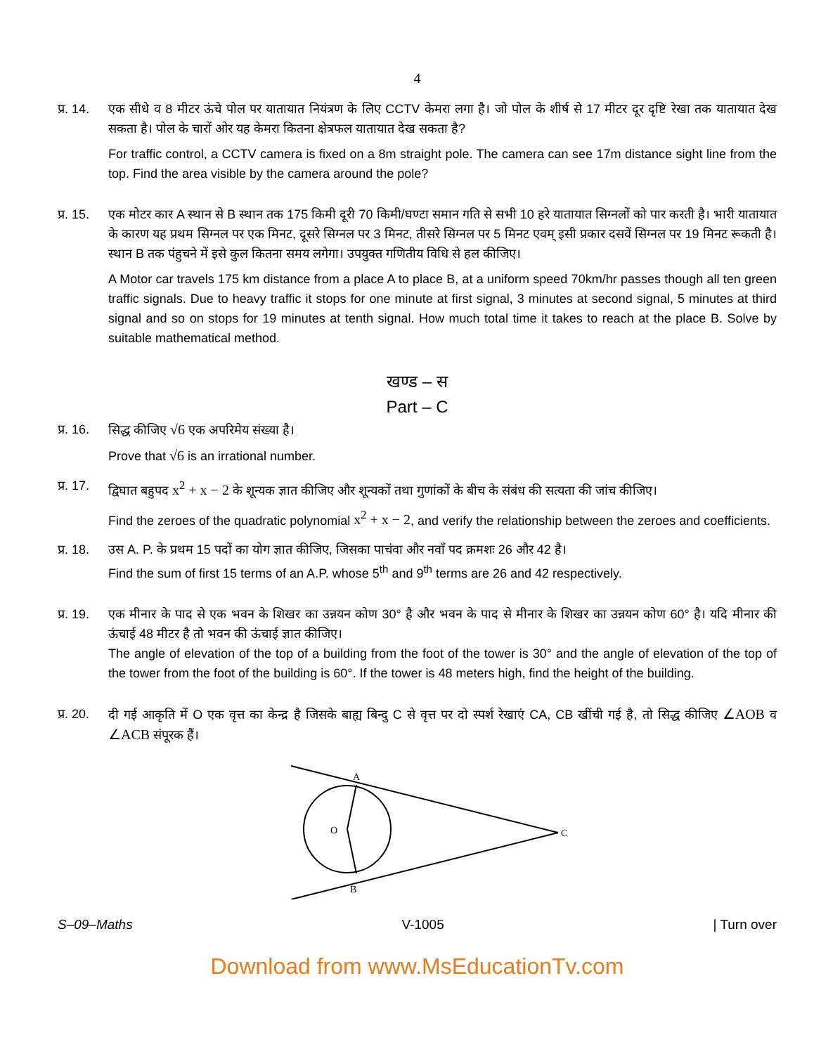4
प्र. 14.
एक सीधे व 8 मीटर ऊंचे पोल पर यातायात नियंत्रण के लिए CCTV केमरा लगा है। जो पोल के शीर्ष से 17 मीटर दूर दृष्टि रेखा तक यातायात देख सकता है। पोल के चारों ओर यह केमरा कितना क्षेत्रफल यातायात देख सकता है?
For traffic control, a CCTV camera is fixed on a 8m straight pole. The camera can see 17m distance sight line from the top. Find the area visible by the camera around the pole?
प्र. 15.
एक मोटर कार A स्थान से B स्थान तक 175 किमी दूरी 70 किमी/घण्टा समान गति से सभी 10 हरे यातायात सिग्नलों को पार करती है। भारी यातायात के कारण यह प्रथम सिग्नल पर एक मिनट, दूसरे सिग्नल पर 3 मिनट, तीसरे सिग्नल पर 5 मिनट एवम् इसी प्रकार दसवें सिग्नल पर 19 मिनट रूकती है। स्थान B तक पंहुचने में इसे कुल कितना समय लगेगा। उपयुक्त गणितीय विधि से हल कीजिए।
A Motor car travels 175 km distance from a place A to place B, at a uniform speed 70km/hr passes though all ten green traffic signals. Due to heavy traffic it stops for one minute at first signal, 3 minutes at second signal, 5 minutes at third signal and so on stops for 19 minutes at tenth signal. How much total time it takes to reach at the place B. Solve by suitable mathematical method.
खण्ड – स
Part – C
प्र. 16.
सिद्ध कीजिए √6 एक अपरिमेय संख्या है।
Prove that √6 is an irrational number.
प्र. 17.
द्विघात बहुपद x<sup>2</sup> + x − 2 के शून्यक ज्ञात कीजिए और शून्यकों तथा गुणांकों के बीच के संबंध की सत्यता की जांच कीजिए।
Find the zeroes of the quadratic polynomial x<sup>2</sup> + x − 2, and verify the relationship between the zeroes and coefficients.
प्र. 18.
उस A. P. के प्रथम 15 पदों का योग ज्ञात कीजिए, जिसका पाचंवा और नवाँ पद क्रमशः 26 और 42 है।
Find the sum of first 15 terms of an A.P. whose 5<sup>th</sup> and 9<sup>th</sup> terms are 26 and 42 respectively.
प्र. 19.
एक मीनार के पाद से एक भवन के शिखर का उन्नयन कोण 30° है और भवन के पाद से मीनार के शिखर का उन्नयन कोण 60° है। यदि मीनार की ऊंचाई 48 मीटर है तो भवन की ऊंचाई ज्ञात कीजिए।
The angle of elevation of the top of a building from the foot of the tower is 30° and the angle of elevation of the top of the tower from the foot of the building is 60°. If the tower is 48 meters high, find the height of the building.
प्र. 20.
दी गई आकृति में O एक वृत्त का केन्द्र है जिसके बाह्य बिन्दु C से वृत्त पर दो स्पर्श रेखाएं CA, CB खींची गई है, तो सिद्ध कीजिए ∠AOB व ∠ACB संपूरक हैं।
A
B
O
C
S–09–Maths V-1005 | Turn over
Download from www.MsEducationTv.com